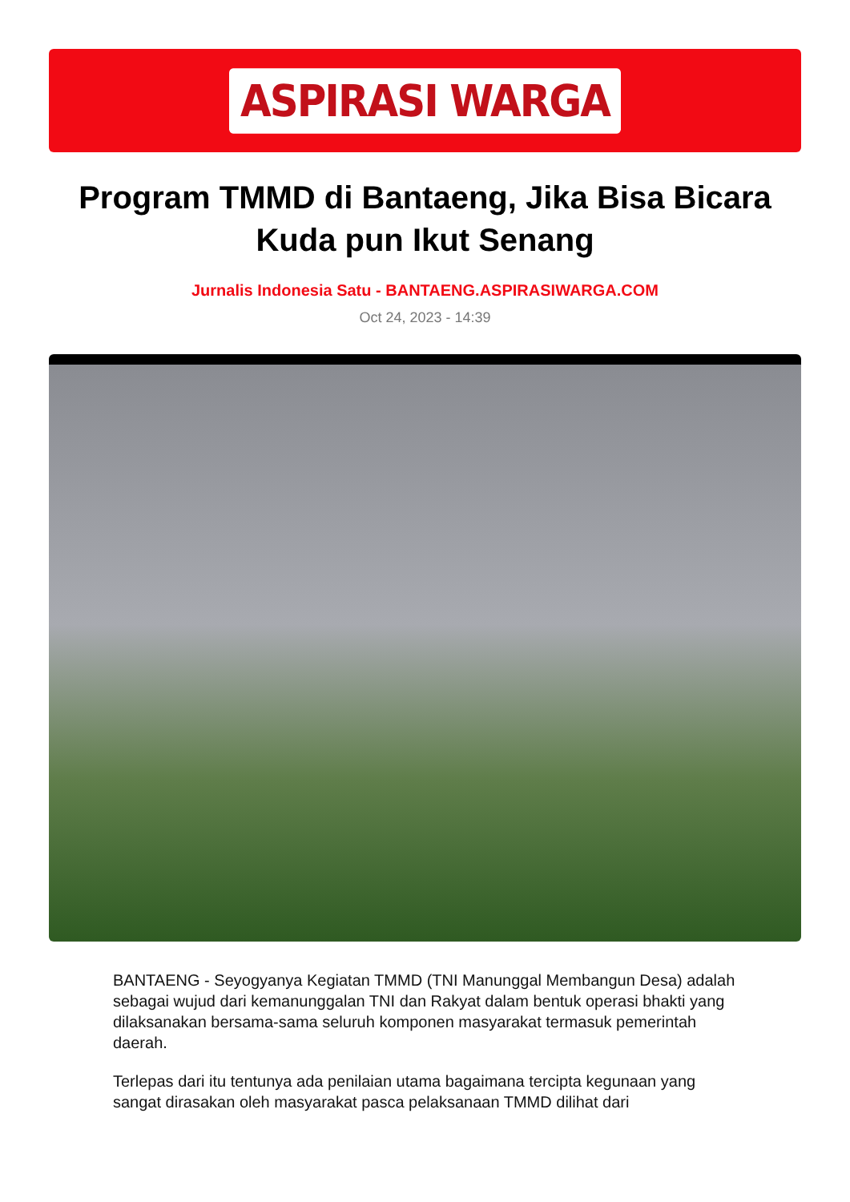ASPIRASI WARGA
Program TMMD di Bantaeng, Jika Bisa Bicara Kuda pun Ikut Senang
Jurnalis Indonesia Satu - BANTAENG.ASPIRASIWARGA.COM
Oct 24, 2023 - 14:39
BANTAENG - Seyogyanya Kegiatan TMMD (TNI Manunggal Membangun Desa) adalah sebagai wujud dari kemanunggalan TNI dan Rakyat dalam bentuk operasi bhakti yang dilaksanakan bersama-sama seluruh komponen masyarakat termasuk pemerintah daerah.
Terlepas dari itu tentunya ada penilaian utama bagaimana tercipta kegunaan yang sangat dirasakan oleh masyarakat pasca pelaksanaan TMMD dilihat dari